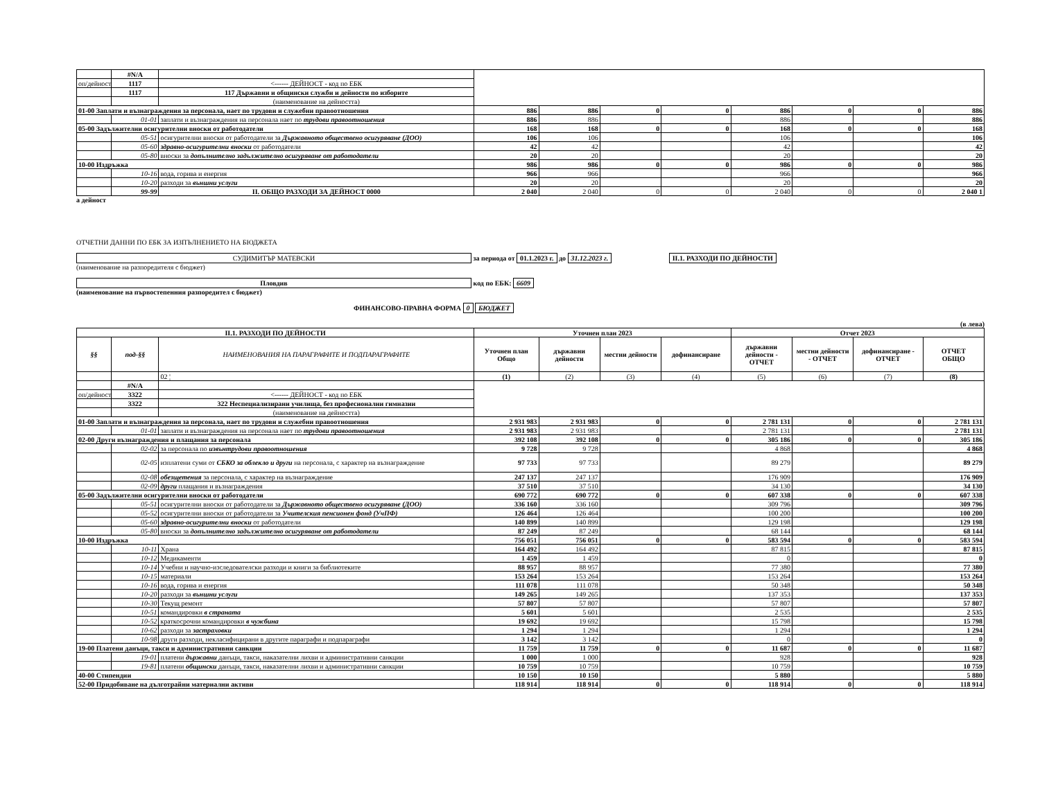| | #N/A | | | | | | | | | |
| оп/дейност | 1117 | <------ ДЕЙНОСТ - код по ЕБК | | | | | | | | |
| | 1117 | 117 Държавни и общински служби и дейности по изборите | | | | | | | | |
| | | (наименование на дейността) | | | | | | | | |
| 01-00 Заплати и възнаграждения за персонала, нает по трудови и служебни правоотношения | | | 886 | 886 | 0 | 0 | 886 | 0 | 0 | 886 |
| | 01-01 | заплати и възнаграждения на персонала нает по трудови правоотношения | 886 | 886 | | | 886 | | | 886 |
| 05-00 Задължителни осигурителни вноски от работодатели | | | 168 | 168 | 0 | 0 | 168 | 0 | 0 | 168 |
| | 05-51 | осигурителни вноски от работодатели за Държавното обществено осигуряване (ДОО) | 106 | 106 | | | 106 | | | 106 |
| | 05-60 | здравно-осигурителни вноски от работодатели | 42 | 42 | | | 42 | | | 42 |
| | 05-80 | вноски за допълнително задължително осигуряване от работодатели | 20 | 20 | | | 20 | | | 20 |
| 10-00 Издръжка | | | 986 | 986 | 0 | 0 | 986 | 0 | 0 | 986 |
| | 10-16 | вода, горива и енергия | 966 | 966 | | | 966 | | | 966 |
| | 10-20 | разходи за външни услуги | 20 | 20 | | | 20 | | | 20 |
| | 99-99 | II. ОБЩО РАЗХОДИ ЗА ДЕЙНОСТ 0000 | 2 040 | 2 040 | 0 | 0 | 2 040 | 0 | 0 | 2 040 1 |
а дейност
ОТЧЕТНИ ДАННИ ПО ЕБК ЗА ИЗПЪЛНЕНИЕТО НА БЮДЖЕТА
СУДИМИТЪР МАТЕВСКИ за периода от 01.1.2023 г. до 31.12.2023 г. II.1. РАЗХОДИ ПО ДЕЙНОСТИ
(наименование на разпоредителя с бюджет)
Пловдив код по ЕБК: 6609
(наименование на първостепенния разпоредител с бюджет)
ФИНАНСОВО-ПРАВНА ФОРМА 0 БЮДЖЕТ
(в лева)
| II.1. РАЗХОДИ ПО ДЕЙНОСТИ | | | Уточнен план 2023 | | | | Отчет 2023 | | | |
| --- | --- | --- | --- | --- | --- | --- | --- | --- | --- | --- |
| §§ | под-§§ | НАИМЕНОВАНИЯ НА ПАРАГРАФИТЕ И ПОДПАРАГРАФИТЕ | Уточнен план Общо | държавни дейности | местни дейности | дофинансиране | държавни дейности - ОТЧЕТ | местни дейности - ОТЧЕТ | дофинансиране - ОТЧЕТ | ОТЧЕТ ОБЩО |
| | | 02 ¦ | (1) | (2) | (3) | (4) | (5) | (6) | (7) | (8) |
| | #N/A | | | | | | | | | |
| оп/дейност | 3322 | <------ ДЕЙНОСТ - код по ЕБК | | | | | | | | |
| | 3322 | 322 Неспециализирани училища, без професионални гимназии | | | | | | | | |
| | | (наименование на дейността) | | | | | | | | |
| 01-00 Заплати и възнаграждения за персонала, нает по трудови и служебни правоотношения | | | 2 931 983 | 2 931 983 | 0 | 0 | 2 781 131 | 0 | 0 | 2 781 131 |
| | 01-01 | заплати и възнаграждения на персонала нает по трудови правоотношения | 2 931 983 | 2 931 983 | | | 2 781 131 | | | 2 781 131 |
| 02-00 Други възнаграждения и плащания за персонала | | | 392 108 | 392 108 | 0 | 0 | 305 186 | 0 | 0 | 305 186 |
| | 02-02 | за персонала по извънтрудови правоотношения | 9 728 | 9 728 | | | 4 868 | | | 4 868 |
| | 02-05 | изплатени суми от СБКО за облекло и други на персонала, с характер на възнаграждение | 97 733 | 97 733 | | | 89 279 | | | 89 279 |
| | 02-08 | обезщетения за персонала, с характер на възнаграждение | 247 137 | 247 137 | | | 176 909 | | | 176 909 |
| | 02-09 | други плащания и възнаграждения | 37 510 | 37 510 | | | 34 130 | | | 34 130 |
| 05-00 Задължителни осигурителни вноски от работодатели | | | 690 772 | 690 772 | 0 | 0 | 607 338 | 0 | 0 | 607 338 |
| | 05-51 | осигурителни вноски от работодатели за Държавното обществено осигуряване (ДОО) | 336 160 | 336 160 | | | 309 796 | | | 309 796 |
| | 05-52 | осигурителни вноски от работодатели за Учителския пенсионен фонд (УчПФ) | 126 464 | 126 464 | | | 100 200 | | | 100 200 |
| | 05-60 | здравно-осигурителни вноски от работодатели | 140 899 | 140 899 | | | 129 198 | | | 129 198 |
| | 05-80 | вноски за допълнително задължително осигуряване от работодатели | 87 249 | 87 249 | | | 68 144 | | | 68 144 |
| 10-00 Издръжка | | | 756 051 | 756 051 | 0 | 0 | 583 594 | 0 | 0 | 583 594 |
| | 10-11 | Храна | 164 492 | 164 492 | | | 87 815 | | | 87 815 |
| | 10-12 | Медикаменти | 1 459 | 1 459 | | | 0 | | | 0 |
| | 10-14 | Учебни и научно-изследователски разходи и книги за библиотеките | 88 957 | 88 957 | | | 77 380 | | | 77 380 |
| | 10-15 | материали | 153 264 | 153 264 | | | 153 264 | | | 153 264 |
| | 10-16 | вода, горива и енергия | 111 078 | 111 078 | | | 50 348 | | | 50 348 |
| | 10-20 | разходи за външни услуги | 149 265 | 149 265 | | | 137 353 | | | 137 353 |
| | 10-30 | Текущ ремонт | 57 807 | 57 807 | | | 57 807 | | | 57 807 |
| | 10-51 | командировки в страната | 5 601 | 5 601 | | | 2 535 | | | 2 535 |
| | 10-52 | краткосрочни командировки в чужбина | 19 692 | 19 692 | | | 15 798 | | | 15 798 |
| | 10-62 | разходи за застраховки | 1 294 | 1 294 | | | 1 294 | | | 1 294 |
| | 10-98 | други разходи, некласифицирани в другите параграфи и подпараграфи | 3 142 | 3 142 | | | 0 | | | 0 |
| 19-00 Платени данъци, такси и административни санкции | | | 11 759 | 11 759 | 0 | 0 | 11 687 | 0 | 0 | 11 687 |
| | 19-01 | платени държавни данъци, такси, наказателни лихви и административни санкции | 1 000 | 1 000 | | | 928 | | | 928 |
| | 19-81 | платени общински данъци, такси, наказателни лихви и административни санкции | 10 759 | 10 759 | | | 10 759 | | | 10 759 |
| 40-00 Стипендии | | | 10 150 | 10 150 | | | 5 880 | | | 5 880 |
| 52-00 Придобиване на дълготрайни материални активи | | | 118 914 | 118 914 | 0 | 0 | 118 914 | 0 | 0 | 118 914 |